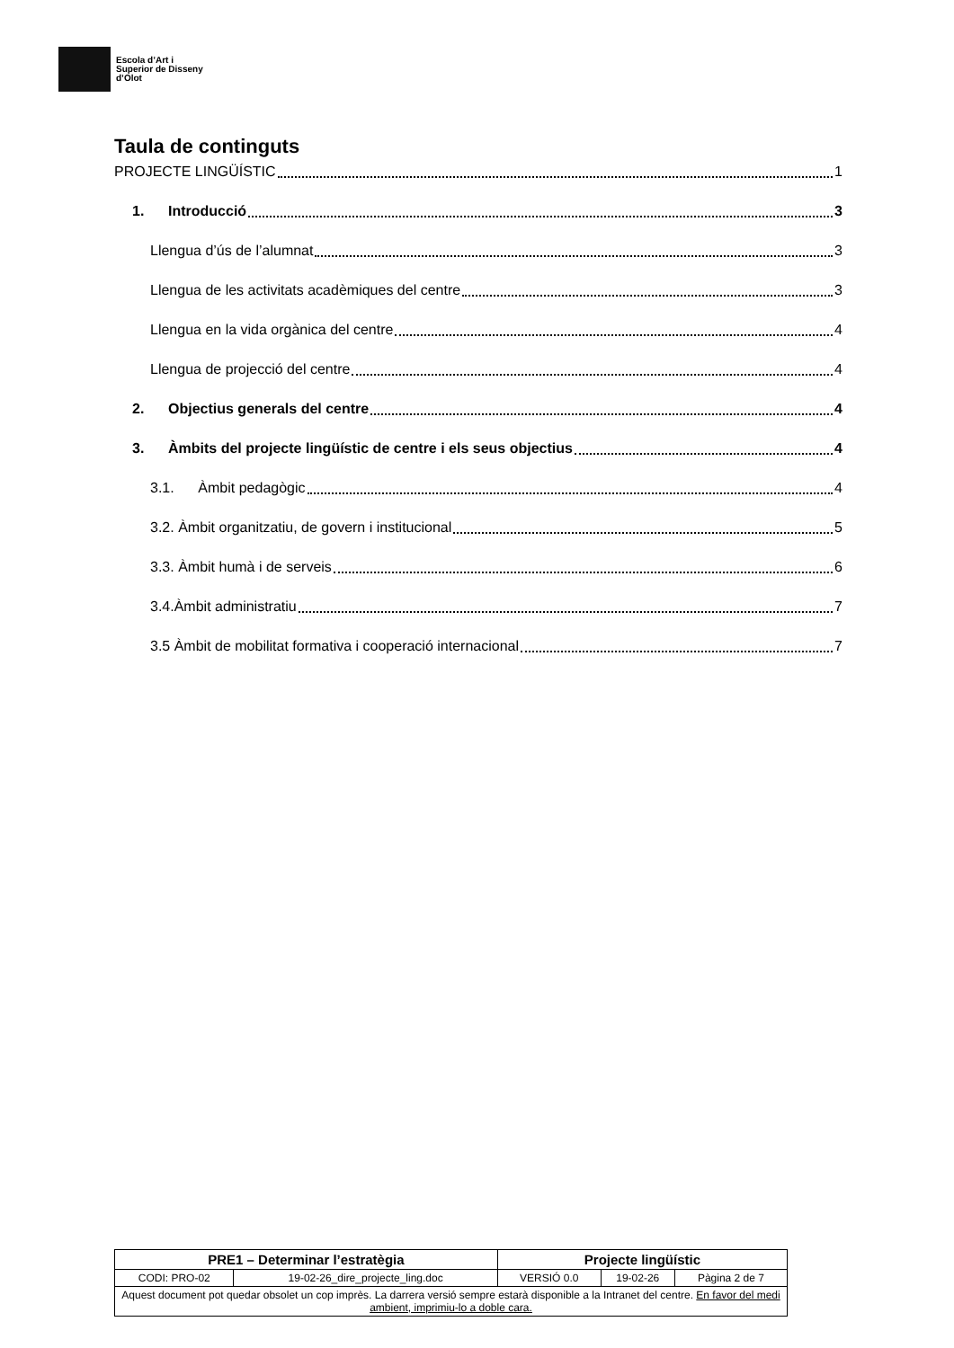Escola d’Art i
Superior de Disseny
d’Olot
Taula de continguts
PROJECTE LINGÜÍSTIC 1
1. Introducció 3
Llengua d’ús de l’alumnat 3
Llengua de les activitats acadèmiques del centre 3
Llengua en la vida orgànica del centre 4
Llengua de projecció del centre 4
2. Objectius generals del centre 4
3. Àmbits del projecte lingüístic de centre i els seus objectius 4
3.1. Àmbit pedagògic 4
3.2. Àmbit organitzatiu, de govern i institucional 5
3.3. Àmbit humà i de serveis 6
3.4.Àmbit administratiu 7
3.5 Àmbit de mobilitat formativa i cooperació internacional 7
| PRE1 – Determinar l’estratègia | | Projecte lingüístic | | |
| --- | --- | --- | --- | --- |
| CODI: PRO-02 | 19-02-26_dire_projecte_ling.doc | VERSIÓ 0.0 | 19-02-26 | Pàgina 2 de 7 |
| Aquest document pot quedar obsolet un cop imprès. La darrera versió sempre estarà disponible a la Intranet del centre. En favor del medi ambient, imprimiu-lo a doble cara. | | | | |